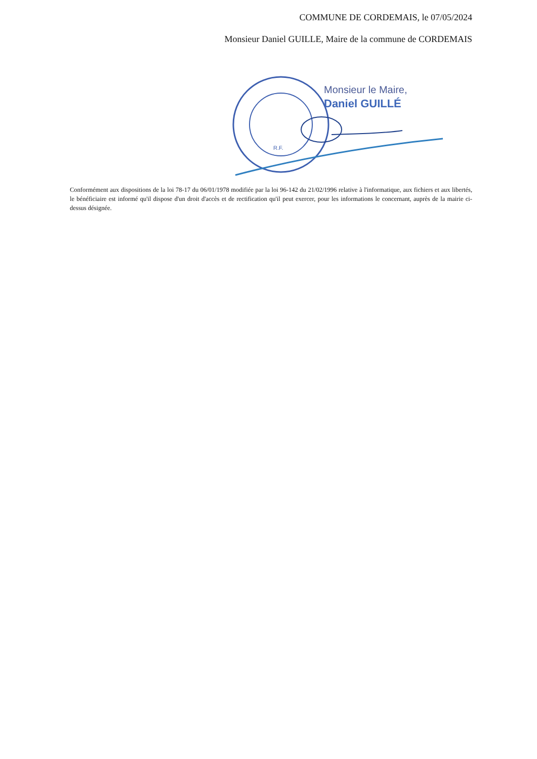COMMUNE DE CORDEMAIS, le 07/05/2024
Monsieur Daniel GUILLE, Maire de la commune de CORDEMAIS
R.F.
Monsieur le Maire,
Daniel GUILLÉ
Conformément aux dispositions de la loi 78-17 du 06/01/1978 modifiée par la loi 96-142 du 21/02/1996 relative à l'informatique, aux fichiers et aux libertés, le bénéficiaire est informé qu'il dispose d'un droit d'accès et de rectification qu'il peut exercer, pour les informations le concernant, auprès de la mairie ci-dessus désignée.